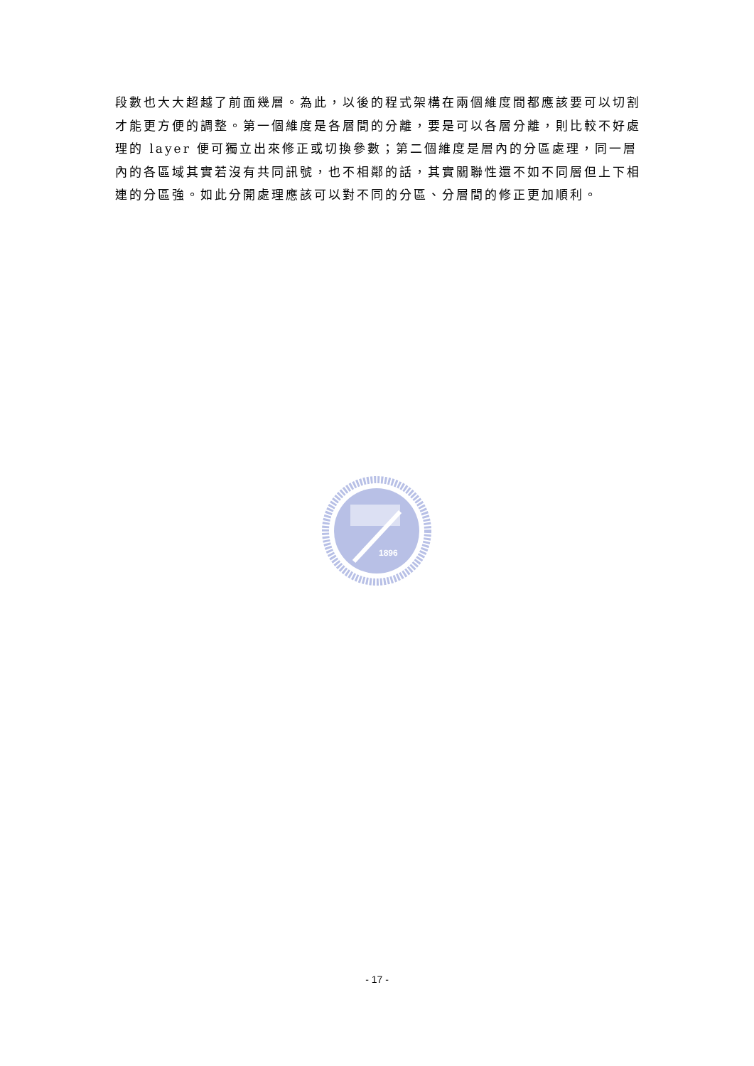段數也大大超越了前面幾層。為此，以後的程式架構在兩個維度間都應該要可以切割才能更方便的調整。第一個維度是各層間的分離，要是可以各層分離，則比較不好處理的 layer 便可獨立出來修正或切換參數；第二個維度是層內的分區處理，同一層內的各區域其實若沒有共同訊號，也不相鄰的話，其實關聯性還不如不同層但上下相連的分區強。如此分開處理應該可以對不同的分區、分層間的修正更加順利。
1896
- 17 -